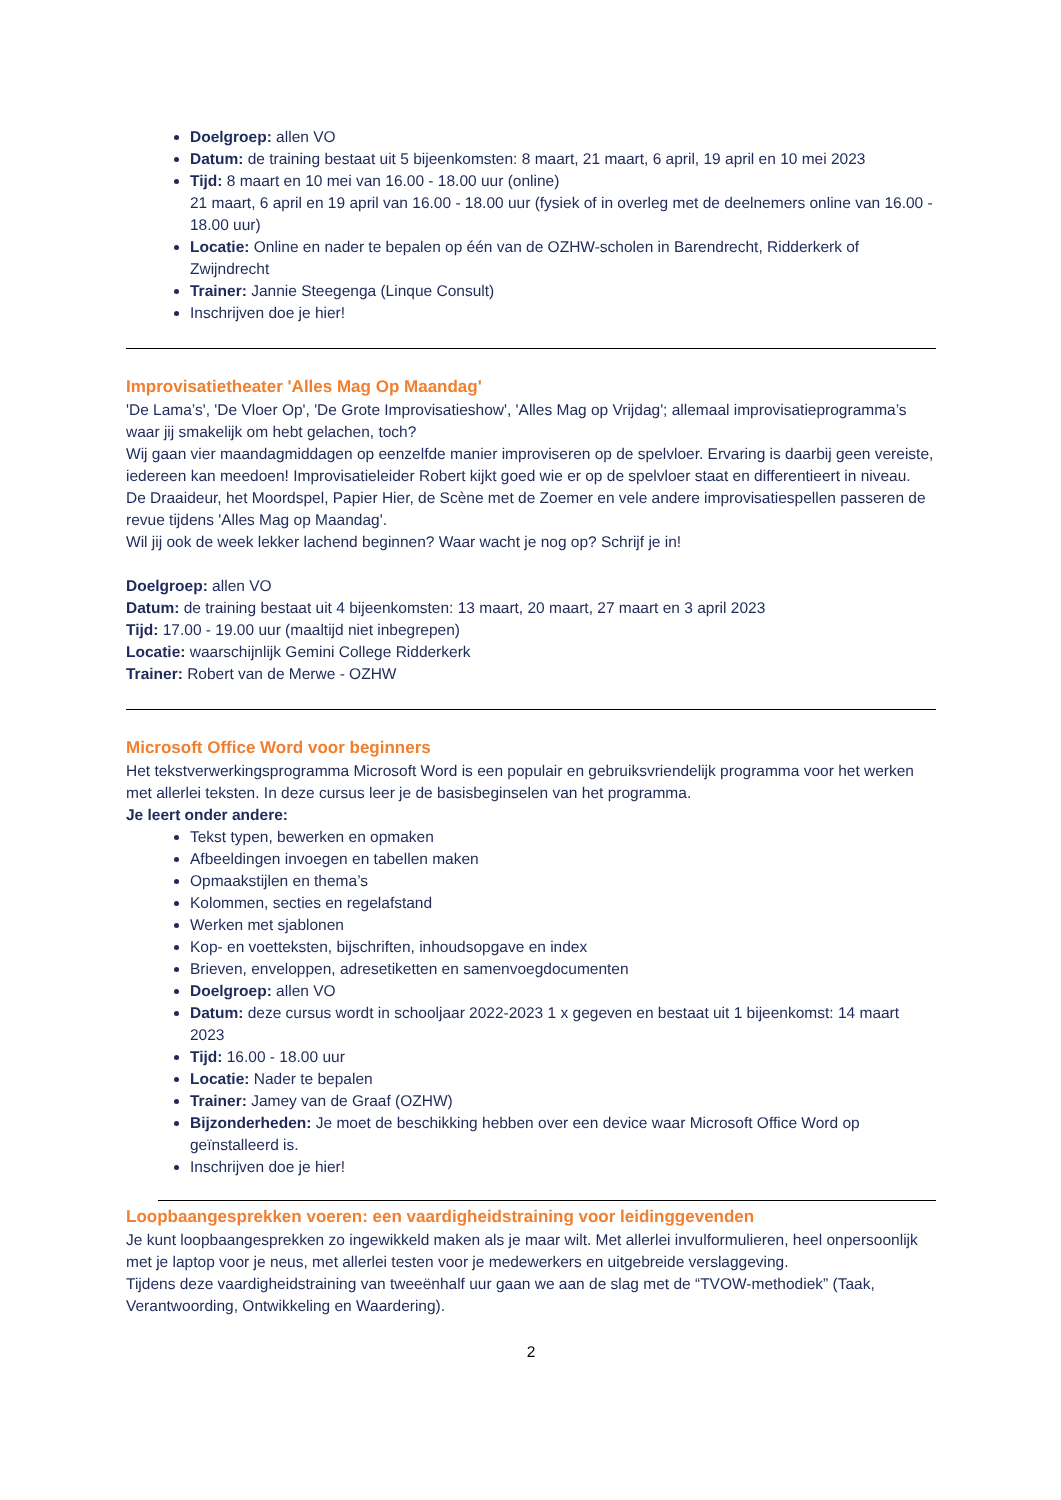Doelgroep: allen VO
Datum: de training bestaat uit 5 bijeenkomsten: 8 maart, 21 maart, 6 april, 19 april en 10 mei 2023
Tijd: 8 maart en 10 mei van 16.00 - 18.00 uur (online)
21 maart, 6 april en 19 april van 16.00 - 18.00 uur (fysiek of in overleg met de deelnemers online van 16.00 - 18.00 uur)
Locatie: Online en nader te bepalen op één van de OZHW-scholen in Barendrecht, Ridderkerk of Zwijndrecht
Trainer: Jannie Steegenga (Linque Consult)
Inschrijven doe je hier!
Improvisatietheater 'Alles Mag Op Maandag'
'De Lama’s', 'De Vloer Op', 'De Grote Improvisatieshow', 'Alles Mag op Vrijdag'; allemaal improvisatieprogramma’s waar jij smakelijk om hebt gelachen, toch?
Wij gaan vier maandagmiddagen op eenzelfde manier improviseren op de spelvloer. Ervaring is daarbij geen vereiste, iedereen kan meedoen! Improvisatieleider Robert kijkt goed wie er op de spelvloer staat en differentieert in niveau.
De Draaideur, het Moordspel, Papier Hier, de Scène met de Zoemer en vele andere improvisatiespellen passeren de revue tijdens 'Alles Mag op Maandag'.
Wil jij ook de week lekker lachend beginnen? Waar wacht je nog op? Schrijf je in!
Doelgroep: allen VO
Datum: de training bestaat uit 4 bijeenkomsten: 13 maart, 20 maart, 27 maart en 3 april 2023
Tijd: 17.00 - 19.00 uur (maaltijd niet inbegrepen)
Locatie: waarschijnlijk Gemini College Ridderkerk
Trainer: Robert van de Merwe - OZHW
Microsoft Office Word voor beginners
Het tekstverwerkingsprogramma Microsoft Word is een populair en gebruiksvriendelijk programma voor het werken met allerlei teksten. In deze cursus leer je de basisbeginselen van het programma.
Je leert onder andere:
Tekst typen, bewerken en opmaken
Afbeeldingen invoegen en tabellen maken
Opmaakstijlen en thema’s
Kolommen, secties en regelafstand
Werken met sjablonen
Kop- en voetteksten, bijschriften, inhoudsopgave en index
Brieven, enveloppen, adresetiketten en samenvoegdocumenten
Doelgroep: allen VO
Datum: deze cursus wordt in schooljaar 2022-2023 1 x gegeven en bestaat uit 1 bijeenkomst: 14 maart 2023
Tijd: 16.00 - 18.00 uur
Locatie: Nader te bepalen
Trainer: Jamey van de Graaf (OZHW)
Bijzonderheden: Je moet de beschikking hebben over een device waar Microsoft Office Word op geïnstalleerd is.
Inschrijven doe je hier!
Loopbaangesprekken voeren: een vaardigheidstraining voor leidinggevenden
Je kunt loopbaangesprekken zo ingewikkeld maken als je maar wilt. Met allerlei invulformulieren, heel onpersoonlijk met je laptop voor je neus, met allerlei testen voor je medewerkers en uitgebreide verslaggeving.
Tijdens deze vaardigheidstraining van tweeënhalf uur gaan we aan de slag met de “TVOW-methodiek” (Taak, Verantwoording, Ontwikkeling en Waardering).
2